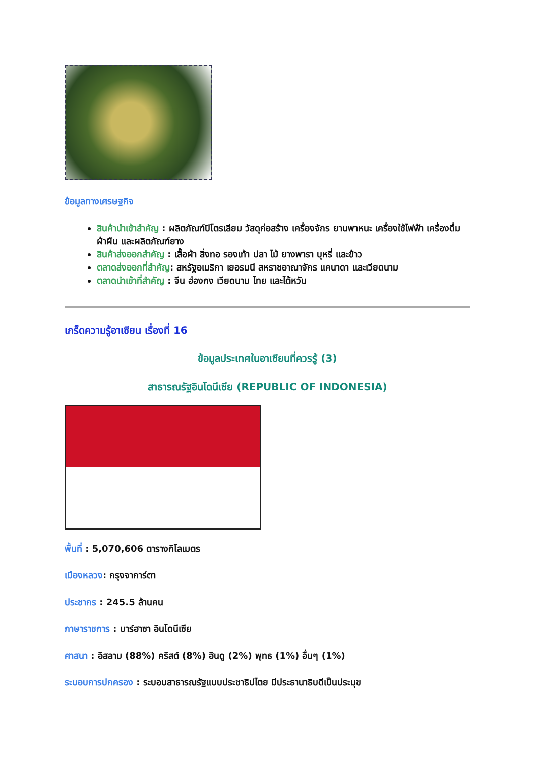ข้อมูลทางเศรษฐกิจ
สินค้านำเข้าสำคัญ : ผลิตภัณฑ์ปิโตรเลียม วัสดุก่อสร้าง เครื่องจักร ยานพาหนะ เครื่องใช้ไฟฟ้า เครื่องดื่ม ผ้าผืน และผลิตภัณฑ์ยาง
สินค้าส่งออกสำคัญ : เสื้อผ้า สิ่งทอ รองเท้า ปลา ไม้ ยางพารา บุหรี่ และข้าว
ตลาดส่งออกที่สำคัญ: สหรัฐอเมริกา เยอรมนี สหราชอาณาจักร แคนาดา และเวียดนาม
ตลาดนำเข้าที่สำคัญ : จีน ฮ่องกง เวียดนาม ไทย และไต้หวัน
เกร็ดความรู้อาเซียน เรื่องที่ 16
ข้อมูลประเทศในอาเซียนที่ควรรู้ (3)
สาธารณรัฐอินโดนีเซีย (REPUBLIC OF INDONESIA)
พื้นที่ : 5,070,606 ตารางกิโลเมตร
เมืองหลวง: กรุงจาการ์ตา
ประชากร : 245.5 ล้านคน
ภาษาราชการ : บาร์ฮาซา อินโดนีเซีย
ศาสนา : อิสลาม (88%) คริสต์ (8%) ฮินดู (2%) พุทธ (1%) อื่นๆ (1%)
ระบอบการปกครอง : ระบอบสาธารณรัฐแบบประชาธิปไตย มีประธานาธิบดีเป็นประมุข